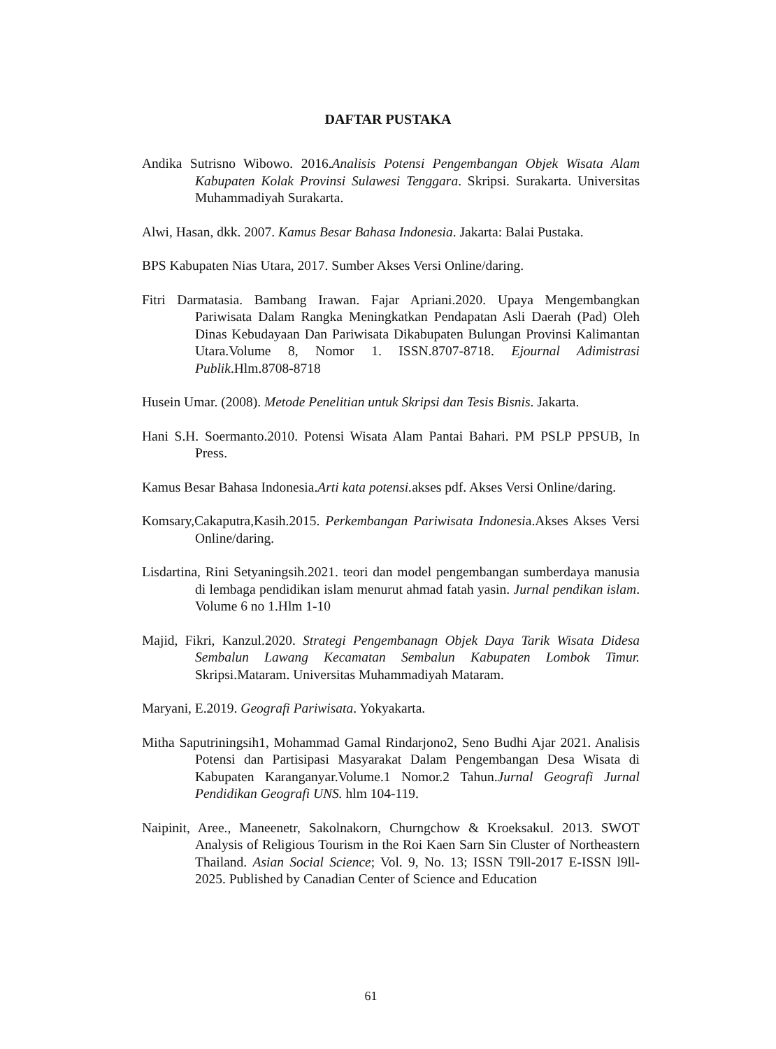DAFTAR PUSTAKA
Andika Sutrisno Wibowo. 2016.Analisis Potensi Pengembangan Objek Wisata Alam Kabupaten Kolak Provinsi Sulawesi Tenggara. Skripsi. Surakarta. Universitas Muhammadiyah Surakarta.
Alwi, Hasan, dkk. 2007. Kamus Besar Bahasa Indonesia. Jakarta: Balai Pustaka.
BPS Kabupaten Nias Utara, 2017. Sumber Akses Versi Online/daring.
Fitri Darmatasia. Bambang Irawan. Fajar Apriani.2020. Upaya Mengembangkan Pariwisata Dalam Rangka Meningkatkan Pendapatan Asli Daerah (Pad) Oleh Dinas Kebudayaan Dan Pariwisata Dikabupaten Bulungan Provinsi Kalimantan Utara.Volume 8, Nomor 1. ISSN.8707-8718. Ejournal Adimistrasi Publik.Hlm.8708-8718
Husein Umar. (2008). Metode Penelitian untuk Skripsi dan Tesis Bisnis. Jakarta.
Hani S.H. Soermanto.2010. Potensi Wisata Alam Pantai Bahari. PM PSLP PPSUB, In Press.
Kamus Besar Bahasa Indonesia.Arti kata potensi. akses pdf. Akses Versi Online/daring.
Komsary,Cakaputra,Kasih.2015. Perkembangan Pariwisata Indonesia.Akses Akses Versi Online/daring.
Lisdartina, Rini Setyaningsih.2021. teori dan model pengembangan sumberdaya manusia di lembaga pendidikan islam menurut ahmad fatah yasin. Jurnal pendikan islam. Volume 6 no 1.Hlm 1-10
Majid, Fikri, Kanzul.2020. Strategi Pengembanagn Objek Daya Tarik Wisata Didesa Sembalun Lawang Kecamatan Sembalun Kabupaten Lombok Timur. Skripsi.Mataram. Universitas Muhammadiyah Mataram.
Maryani, E.2019. Geografi Pariwisata. Yokyakarta.
Mitha Saputriningsih1, Mohammad Gamal Rindarjono2, Seno Budhi Ajar 2021. Analisis Potensi dan Partisipasi Masyarakat Dalam Pengembangan Desa Wisata di Kabupaten Karanganyar.Volume.1 Nomor.2 Tahun.Jurnal Geografi Jurnal Pendidikan Geografi UNS. hlm 104-119.
Naipinit, Aree., Maneenetr, Sakolnakorn, Churngchow & Kroeksakul. 2013. SWOT Analysis of Religious Tourism in the Roi Kaen Sarn Sin Cluster of Northeastern Thailand. Asian Social Science; Vol. 9, No. 13; ISSN T9ll-2017 E-ISSN l9ll-2025. Published by Canadian Center of Science and Education
61